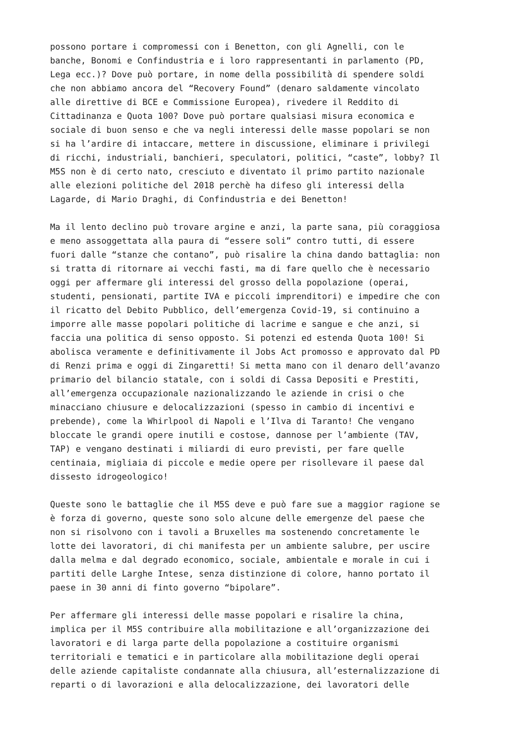possono portare i compromessi con i Benetton, con gli Agnelli, con le banche, Bonomi e Confindustria e i loro rappresentanti in parlamento (PD, Lega ecc.)? Dove può portare, in nome della possibilità di spendere soldi che non abbiamo ancora del “Recovery Found” (denaro saldamente vincolato alle direttive di BCE e Commissione Europea), rivedere il Reddito di Cittadinanza e Quota 100? Dove può portare qualsiasi misura economica e sociale di buon senso e che va negli interessi delle masse popolari se non si ha l’ardire di intaccare, mettere in discussione, eliminare i privilegi di ricchi, industriali, banchieri, speculatori, politici, “caste”, lobby? Il M5S non è di certo nato, cresciuto e diventato il primo partito nazionale alle elezioni politiche del 2018 perchè ha difeso gli interessi della Lagarde, di Mario Draghi, di Confindustria e dei Benetton!
Ma il lento declino può trovare argine e anzi, la parte sana, più coraggiosa e meno assoggettata alla paura di “essere soli” contro tutti, di essere fuori dalle “stanze che contano”, può risalire la china dando battaglia: non si tratta di ritornare ai vecchi fasti, ma di fare quello che è necessario oggi per affermare gli interessi del grosso della popolazione (operai, studenti, pensionati, partite IVA e piccoli imprenditori) e impedire che con il ricatto del Debito Pubblico, dell’emergenza Covid-19, si continuino a imporre alle masse popolari politiche di lacrime e sangue e che anzi, si faccia una politica di senso opposto. Si potenzi ed estenda Quota 100! Si abolisca veramente e definitivamente il Jobs Act promosso e approvato dal PD di Renzi prima e oggi di Zingaretti! Si metta mano con il denaro dell’avanzo primario del bilancio statale, con i soldi di Cassa Depositi e Prestiti, all’emergenza occupazionale nazionalizzando le aziende in crisi o che minacciano chiusure e delocalizzazioni (spesso in cambio di incentivi e prebende), come la Whirlpool di Napoli e l’Ilva di Taranto! Che vengano bloccate le grandi opere inutili e costose, dannose per l’ambiente (TAV, TAP) e vengano destinati i miliardi di euro previsti, per fare quelle centinaia, migliaia di piccole e medie opere per risollevare il paese dal dissesto idrogeologico!
Queste sono le battaglie che il M5S deve e può fare sue a maggior ragione se è forza di governo, queste sono solo alcune delle emergenze del paese che non si risolvono con i tavoli a Bruxelles ma sostenendo concretamente le lotte dei lavoratori, di chi manifesta per un ambiente salubre, per uscire dalla melma e dal degrado economico, sociale, ambientale e morale in cui i partiti delle Larghe Intese, senza distinzione di colore, hanno portato il paese in 30 anni di finto governo “bipolare”.
Per affermare gli interessi delle masse popolari e risalire la china, implica per il M5S contribuire alla mobilitazione e all’organizzazione dei lavoratori e di larga parte della popolazione a costituire organismi territoriali e tematici e in particolare alla mobilitazione degli operai delle aziende capitaliste condannate alla chiusura, all’esternalizzazione di reparti o di lavorazioni e alla delocalizzazione, dei lavoratori delle